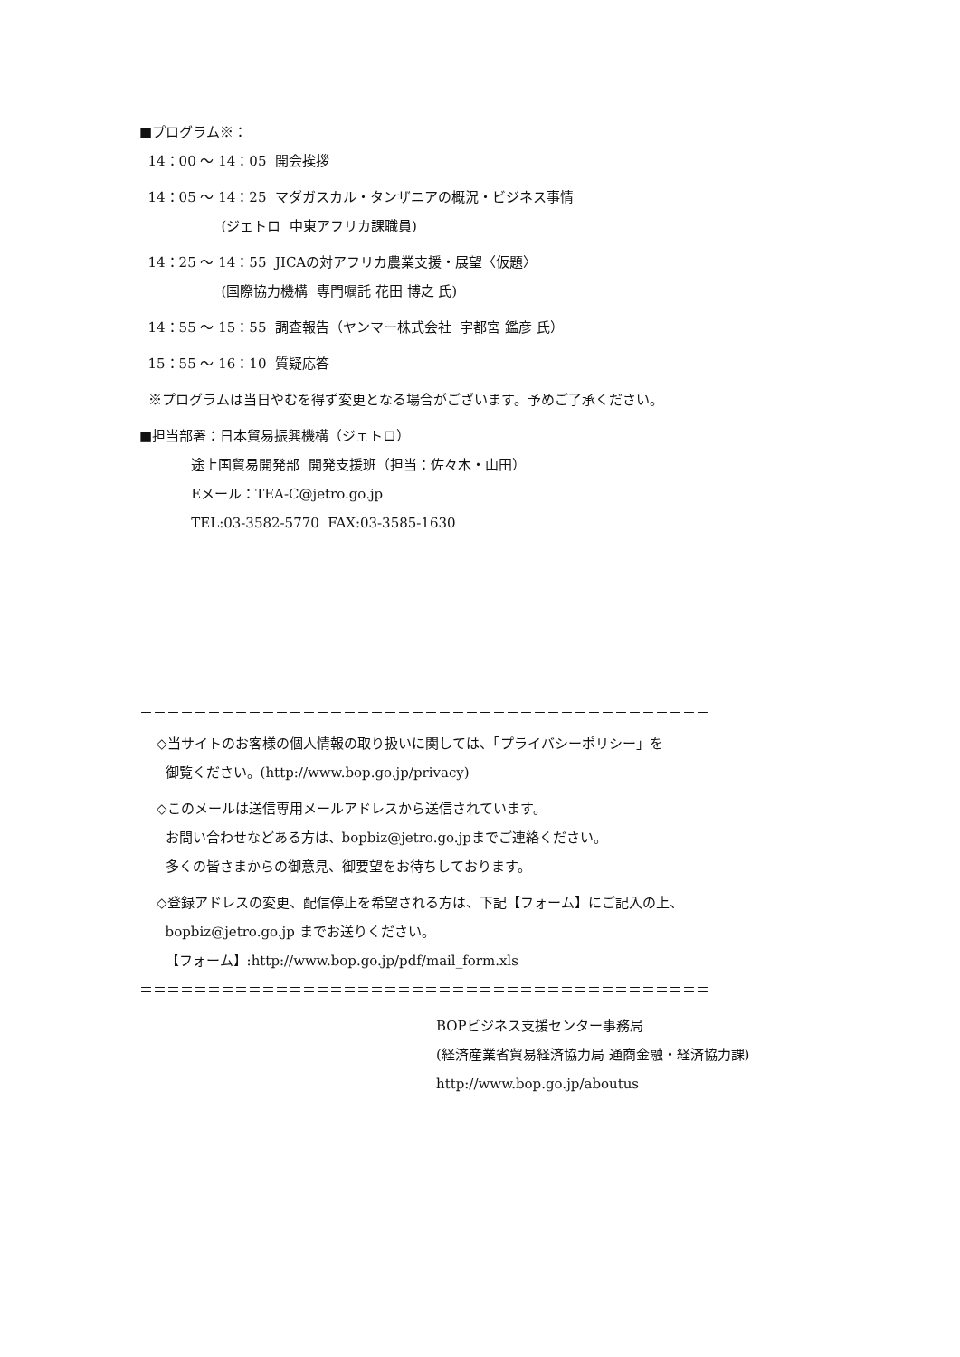■プログラム※：
14：00 ～ 14：05 開会挨拶
14：05 ～ 14：25 マダガスカル・タンザニアの概況・ビジネス事情
(ジェトロ 中東アフリカ課職員)
14：25 ～ 14：55 JICAの対アフリカ農業支援・展望〈仮題〉
(国際協力機構 専門嘱託 花田 博之 氏)
14：55 ～ 15：55 調査報告（ヤンマー株式会社 宇都宮 鑑彦 氏）
15：55 ～ 16：10 質疑応答
※プログラムは当日やむを得ず変更となる場合がございます。予めご了承ください。
■担当部署：日本貿易振興機構（ジェトロ）
途上国貿易開発部 開発支援班（担当：佐々木・山田）
Eメール：TEA-C@jetro.go.jp
TEL:03-3582-5770 FAX:03-3585-1630
＝＝＝＝＝＝＝＝＝＝＝＝＝＝＝＝＝＝＝＝＝＝＝＝＝＝＝＝＝＝＝＝＝＝＝＝＝＝＝＝＝＝
◇当サイトのお客様の個人情報の取り扱いに関しては、「プライバシーポリシー」を
御覧ください。(http://www.bop.go.jp/privacy)
◇このメールは送信専用メールアドレスから送信されています。
お問い合わせなどある方は、bopbiz@jetro.go.jpまでご連絡ください。
多くの皆さまからの御意見、御要望をお待ちしております。
◇登録アドレスの変更、配信停止を希望される方は、下記【フォーム】にご記入の上、
bopbiz@jetro.go.jp までお送りください。
【フォーム】:http://www.bop.go.jp/pdf/mail_form.xls
＝＝＝＝＝＝＝＝＝＝＝＝＝＝＝＝＝＝＝＝＝＝＝＝＝＝＝＝＝＝＝＝＝＝＝＝＝＝＝＝＝＝
BOPビジネス支援センター事務局
(経済産業省貿易経済協力局 通商金融・経済協力課)
http://www.bop.go.jp/aboutus